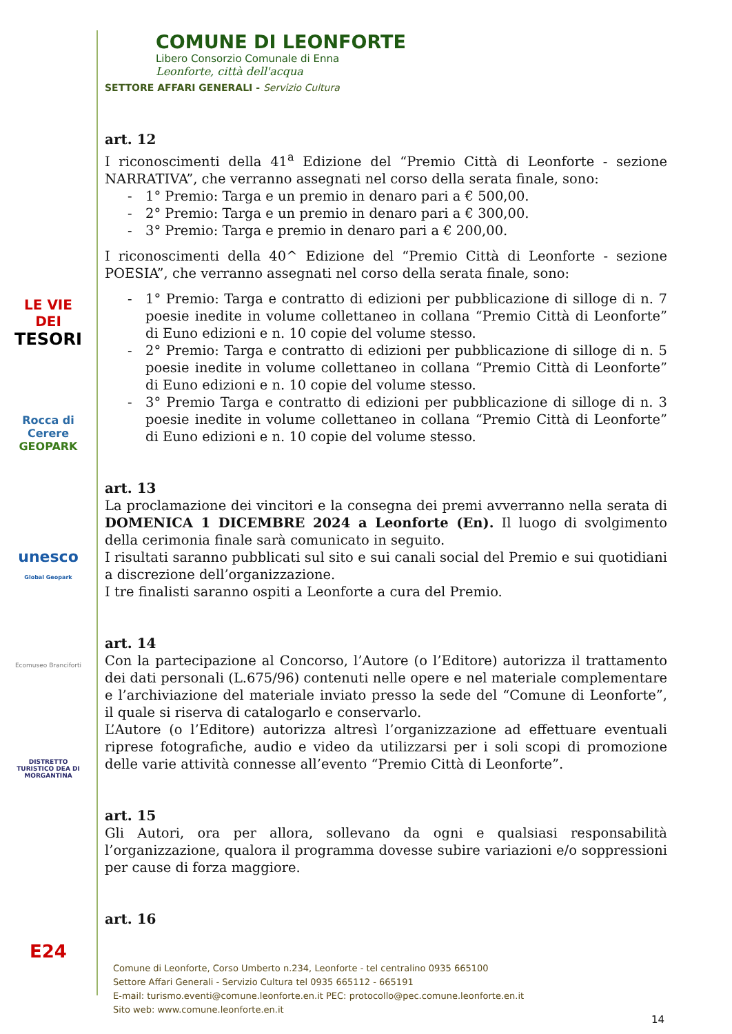COMUNE DI LEONFORTE
Libero Consorzio Comunale di Enna
Leonforte, città dell'acqua
SETTORE AFFARI GENERALI - Servizio Cultura
LE VIE DEI
TESORI
Rocca di Cerere
GEOPARK
unesco
Global Geopark
Ecomuseo Branciforti
DISTRETTO TURISTICO DEA DI MORGANTINA
E24
art. 12
I riconoscimenti della 41<sup>a</sup> Edizione del “Premio Città di Leonforte - sezione NARRATIVA”, che verranno assegnati nel corso della serata finale, sono:
- 1° Premio: Targa e un premio in denaro pari a € 500,00.
- 2° Premio: Targa e un premio in denaro pari a € 300,00.
- 3° Premio: Targa e premio in denaro pari a € 200,00.
I riconoscimenti della 40^ Edizione del “Premio Città di Leonforte - sezione POESIA”, che verranno assegnati nel corso della serata finale, sono:
- 1° Premio: Targa e contratto di edizioni per pubblicazione di silloge di n. 7 poesie inedite in volume collettaneo in collana “Premio Città di Leonforte” di Euno edizioni e n. 10 copie del volume stesso.
- 2° Premio: Targa e contratto di edizioni per pubblicazione di silloge di n. 5 poesie inedite in volume collettaneo in collana “Premio Città di Leonforte” di Euno edizioni e n. 10 copie del volume stesso.
- 3° Premio Targa e contratto di edizioni per pubblicazione di silloge di n. 3 poesie inedite in volume collettaneo in collana “Premio Città di Leonforte” di Euno edizioni e n. 10 copie del volume stesso.
art. 13
La proclamazione dei vincitori e la consegna dei premi avverranno nella serata di DOMENICA 1 DICEMBRE 2024 a Leonforte (En). Il luogo di svolgimento della cerimonia finale sarà comunicato in seguito.
I risultati saranno pubblicati sul sito e sui canali social del Premio e sui quotidiani a discrezione dell’organizzazione.
I tre finalisti saranno ospiti a Leonforte a cura del Premio.
art. 14
Con la partecipazione al Concorso, l’Autore (o l’Editore) autorizza il trattamento dei dati personali (L.675/96) contenuti nelle opere e nel materiale complementare e l’archiviazione del materiale inviato presso la sede del “Comune di Leonforte”, il quale si riserva di catalogarlo e conservarlo.
L’Autore (o l’Editore) autorizza altresì l’organizzazione ad effettuare eventuali riprese fotografiche, audio e video da utilizzarsi per i soli scopi di promozione delle varie attività connesse all’evento “Premio Città di Leonforte”.
art. 15
Gli Autori, ora per allora, sollevano da ogni e qualsiasi responsabilità l’organizzazione, qualora il programma dovesse subire variazioni e/o soppressioni per cause di forza maggiore.
art. 16
Comune di Leonforte, Corso Umberto n.234, Leonforte - tel centralino 0935 665100
Settore Affari Generali - Servizio Cultura tel 0935 665112 - 665191
E-mail: turismo.eventi@comune.leonforte.en.it PEC: protocollo@pec.comune.leonforte.en.it
Sito web: www.comune.leonforte.en.it
14